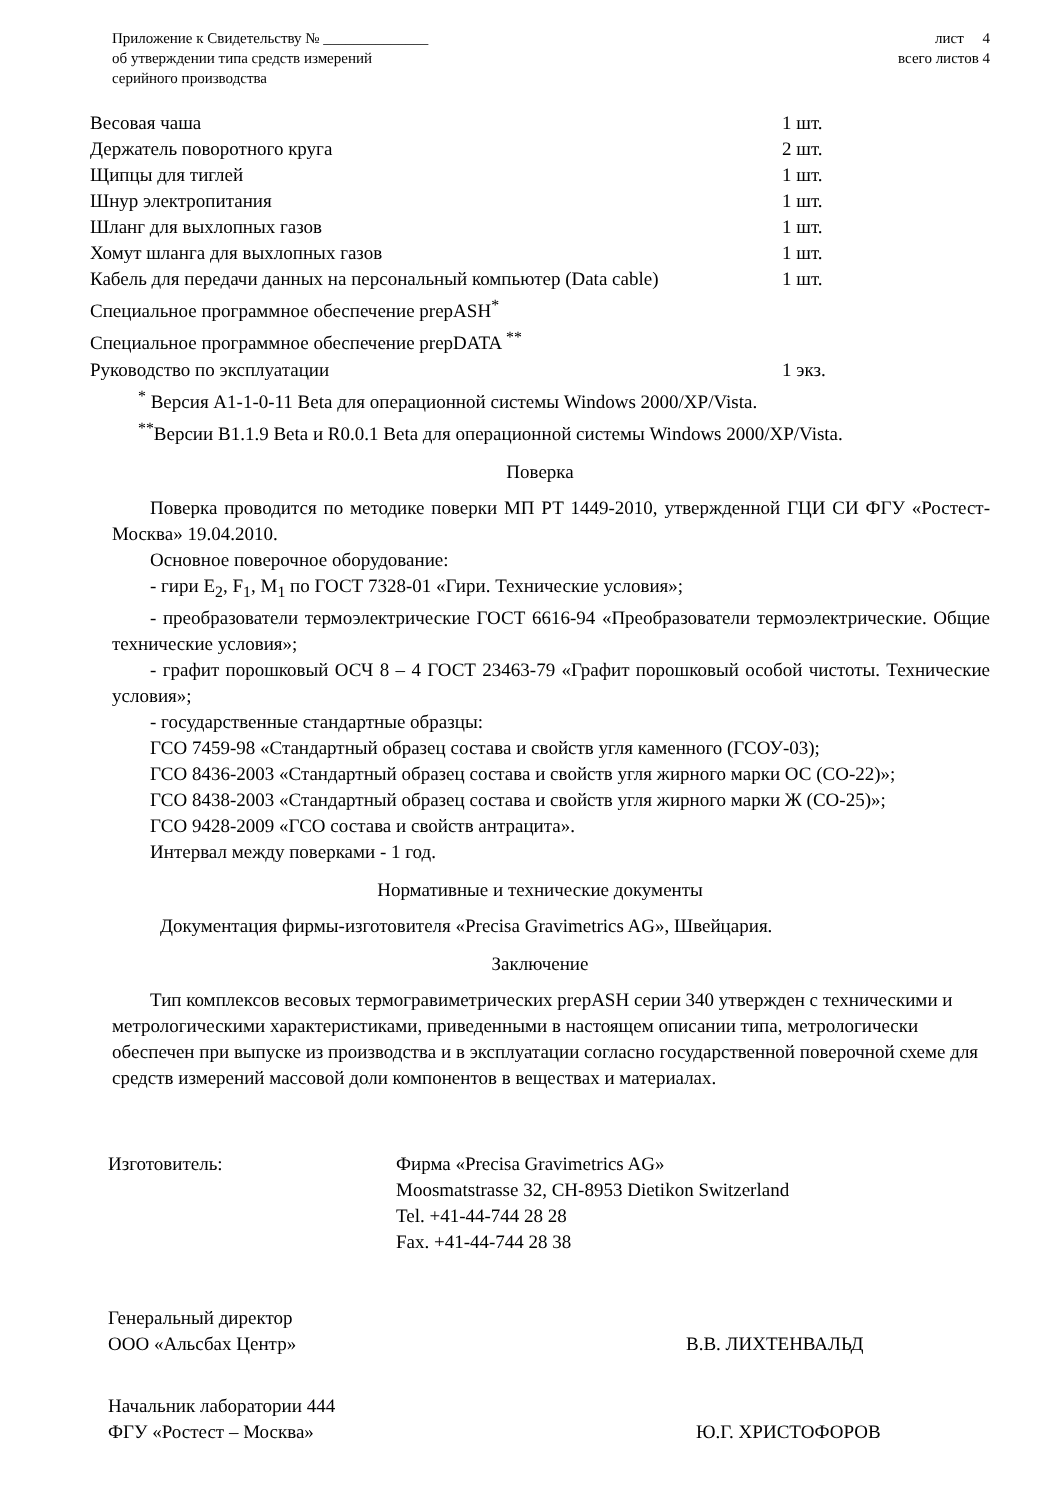Приложение к Свидетельству № ______________
об утверждении типа средств измерений
серийного производства
лист 4
всего листов 4
Весовая чаша 1 шт.
Держатель поворотного круга 2 шт.
Щипцы для тиглей 1 шт.
Шнур электропитания 1 шт.
Шланг для выхлопных газов 1 шт.
Хомут шланга для выхлопных газов 1 шт.
Кабель для передачи данных на персональный компьютер (Data cable) 1 шт.
Специальное программное обеспечение prepASH<sup>*</sup>
Специальное программное обеспечение prepDATA <sup>**</sup>
Руководство по эксплуатации 1 экз.
<sup>*</sup> Версия A1-1-0-11 Beta для операционной системы Windows 2000/XP/Vista.
<sup>**</sup> Версии B1.1.9 Beta и R0.0.1 Beta для операционной системы Windows 2000/XP/Vista.
Поверка
Поверка проводится по методике поверки МП РТ 1449-2010, утвержденной ГЦИ СИ ФГУ «Ростест-Москва» 19.04.2010.
Основное поверочное оборудование:
- гири E<sub>2</sub>, F<sub>1</sub>, M<sub>1</sub> по ГОСТ 7328-01 «Гири. Технические условия»;
- преобразователи термоэлектрические ГОСТ 6616-94 «Преобразователи термоэлектрические. Общие технические условия»;
- графит порошковый ОСЧ 8 – 4 ГОСТ 23463-79 «Графит порошковый особой чистоты. Технические условия»;
- государственные стандартные образцы:
ГСО 7459-98 «Стандартный образец состава и свойств угля каменного (ГСОУ-03);
ГСО 8436-2003 «Стандартный образец состава и свойств угля жирного марки ОС (СО-22)»;
ГСО 8438-2003 «Стандартный образец состава и свойств угля жирного марки Ж (СО-25)»;
ГСО 9428-2009 «ГСО состава и свойств антрацита».
Интервал между поверками - 1 год.
Нормативные и технические документы
Документация фирмы-изготовителя «Precisa Gravimetrics AG», Швейцария.
Заключение
Тип комплексов весовых термогравиметрических prepASH серии 340 утвержден с техническими и метрологическими характеристиками, приведенными в настоящем описании типа, метрологически обеспечен при выпуске из производства и в эксплуатации согласно государственной поверочной схеме для средств измерений массовой доли компонентов в веществах и материалах.
Изготовитель: Фирма «Precisa Gravimetrics AG»
Moosmatstrasse 32, CH-8953 Dietikon Switzerland
Tel. +41-44-744 28 28
Fax. +41-44-744 28 38
Генеральный директор
ООО «Альсбах Центр»
В.В. ЛИХТЕНВАЛЬД
Начальник лаборатории 444
ФГУ «Ростест – Москва»
Ю.Г. ХРИСТОФОРОВ